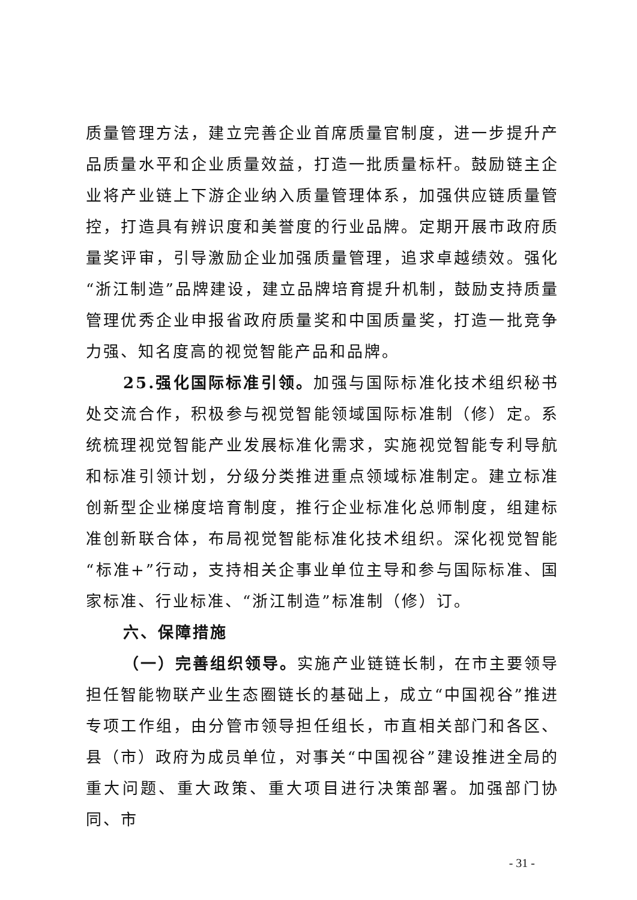质量管理方法，建立完善企业首席质量官制度，进一步提升产品质量水平和企业质量效益，打造一批质量标杆。鼓励链主企业将产业链上下游企业纳入质量管理体系，加强供应链质量管控，打造具有辨识度和美誉度的行业品牌。定期开展市政府质量奖评审，引导激励企业加强质量管理，追求卓越绩效。强化“浙江制造”品牌建设，建立品牌培育提升机制，鼓励支持质量管理优秀企业申报省政府质量奖和中国质量奖，打造一批竞争力强、知名度高的视觉智能产品和品牌。
25.强化国际标准引领。加强与国际标准化技术组织秘书处交流合作，积极参与视觉智能领域国际标准制（修）定。系统梳理视觉智能产业发展标准化需求，实施视觉智能专利导航和标准引领计划，分级分类推进重点领域标准制定。建立标准创新型企业梯度培育制度，推行企业标准化总师制度，组建标准创新联合体，布局视觉智能标准化技术组织。深化视觉智能“标准+”行动，支持相关企事业单位主导和参与国际标准、国家标准、行业标准、“浙江制造”标准制（修）订。
六、保障措施
（一）完善组织领导。实施产业链链长制，在市主要领导担任智能物联产业生态圈链长的基础上，成立“中国视谷”推进专项工作组，由分管市领导担任组长，市直相关部门和各区、县（市）政府为成员单位，对事关“中国视谷”建设推进全局的重大问题、重大政策、重大项目进行决策部署。加强部门协同、市
- 31 -